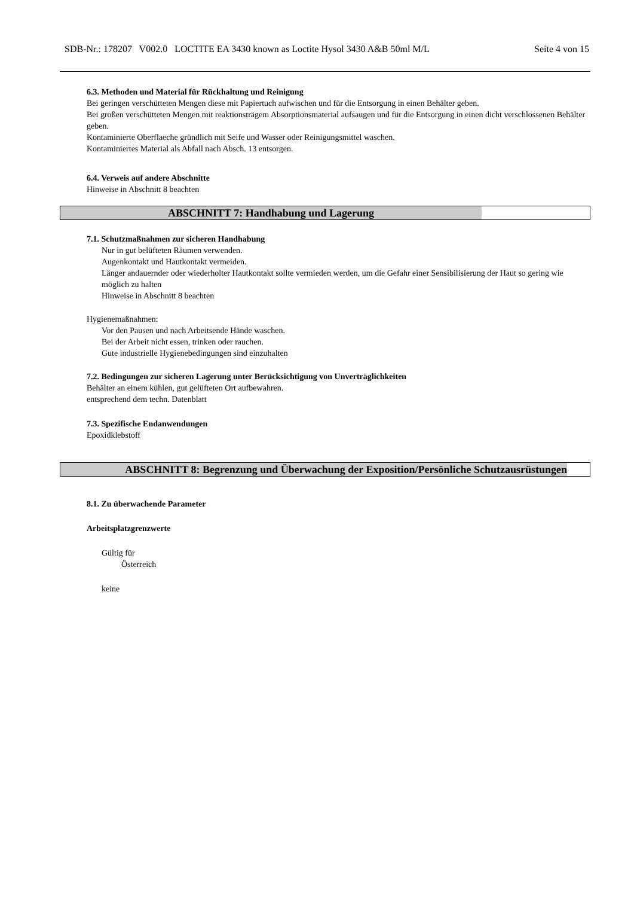SDB-Nr.: 178207 V002.0 LOCTITE EA 3430 known as Loctite Hysol 3430 A&B 50ml M/L Seite 4 von 15
6.3. Methoden und Material für Rückhaltung und Reinigung
Bei geringen verschütteten Mengen diese mit Papiertuch aufwischen und für die Entsorgung in einen Behälter geben.
Bei großen verschütteten Mengen mit reaktionsträgem Absorptionsmaterial aufsaugen und für die Entsorgung in einen dicht verschlossenen Behälter geben.
Kontaminierte Oberflaeche gründlich mit Seife und Wasser oder Reinigungsmittel waschen.
Kontaminiertes Material als Abfall nach Absch. 13 entsorgen.
6.4. Verweis auf andere Abschnitte
Hinweise in Abschnitt 8 beachten
ABSCHNITT 7: Handhabung und Lagerung
7.1. Schutzmaßnahmen zur sicheren Handhabung
Nur in gut belüfteten Räumen verwenden.
Augenkontakt und Hautkontakt vermeiden.
Länger andauernder oder wiederholter Hautkontakt sollte vermieden werden, um die Gefahr einer Sensibilisierung der Haut so gering wie möglich zu halten
Hinweise in Abschnitt 8 beachten
Hygienemaßnahmen:
Vor den Pausen und nach Arbeitsende Hände waschen.
Bei der Arbeit nicht essen, trinken oder rauchen.
Gute industrielle Hygienebedingungen sind einzuhalten
7.2. Bedingungen zur sicheren Lagerung unter Berücksichtigung von Unverträglichkeiten
Behälter an einem kühlen, gut gelüfteten Ort aufbewahren.
entsprechend dem techn. Datenblatt
7.3. Spezifische Endanwendungen
Epoxidklebstoff
ABSCHNITT 8: Begrenzung und Überwachung der Exposition/Persönliche Schutzausrüstungen
8.1. Zu überwachende Parameter
Arbeitsplatzgrenzwerte
Gültig für
Österreich
keine